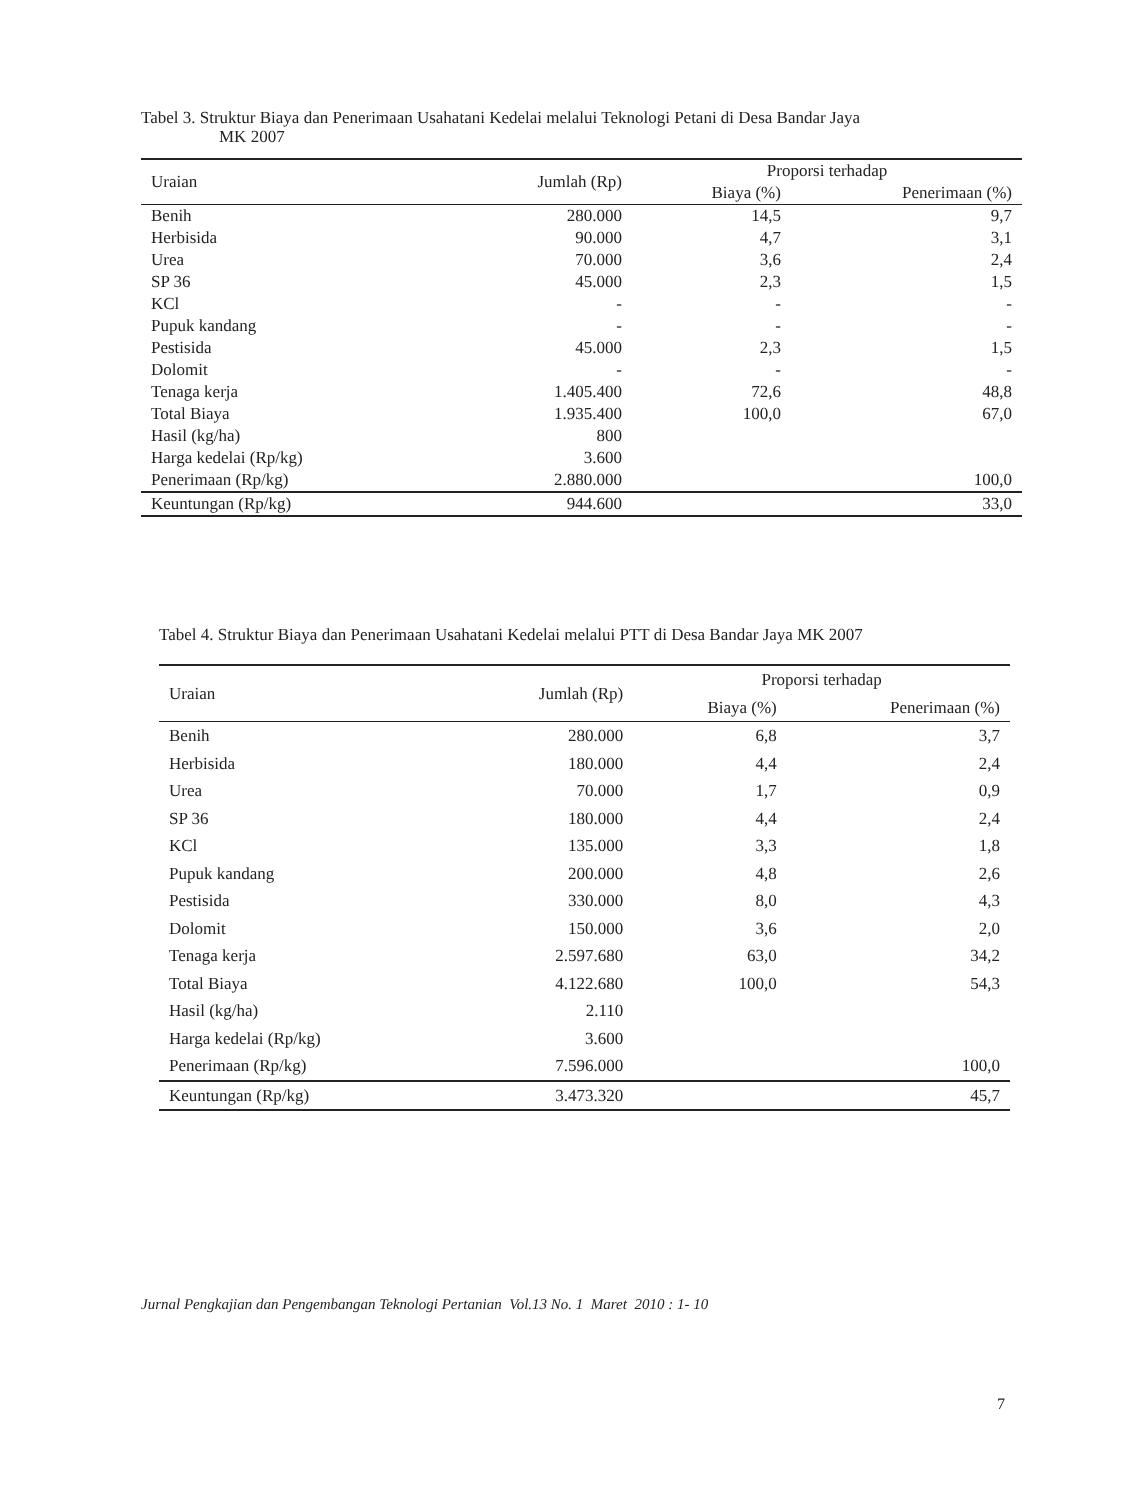Tabel 3. Struktur Biaya dan Penerimaan Usahatani Kedelai melalui Teknologi Petani di Desa Bandar Jaya
MK 2007
| Uraian | Jumlah (Rp) | Proporsi terhadap | |
| --- | --- | --- | --- |
| | | Biaya (%) | Penerimaan (%) |
| Benih | 280.000 | 14,5 | 9,7 |
| Herbisida | 90.000 | 4,7 | 3,1 |
| Urea | 70.000 | 3,6 | 2,4 |
| SP 36 | 45.000 | 2,3 | 1,5 |
| KCl | - | - | - |
| Pupuk kandang | - | - | - |
| Pestisida | 45.000 | 2,3 | 1,5 |
| Dolomit | - | - | - |
| Tenaga kerja | 1.405.400 | 72,6 | 48,8 |
| Total Biaya | 1.935.400 | 100,0 | 67,0 |
| Hasil (kg/ha) | 800 | | |
| Harga kedelai (Rp/kg) | 3.600 | | |
| Penerimaan (Rp/kg) | 2.880.000 | | 100,0 |
| Keuntungan (Rp/kg) | 944.600 | | 33,0 |
Tabel 4. Struktur Biaya dan Penerimaan Usahatani Kedelai melalui PTT di Desa Bandar Jaya MK 2007
| Uraian | Jumlah (Rp) | Proporsi terhadap | |
| --- | --- | --- | --- |
| | | Biaya (%) | Penerimaan (%) |
| Benih | 280.000 | 6,8 | 3,7 |
| Herbisida | 180.000 | 4,4 | 2,4 |
| Urea | 70.000 | 1,7 | 0,9 |
| SP 36 | 180.000 | 4,4 | 2,4 |
| KCl | 135.000 | 3,3 | 1,8 |
| Pupuk kandang | 200.000 | 4,8 | 2,6 |
| Pestisida | 330.000 | 8,0 | 4,3 |
| Dolomit | 150.000 | 3,6 | 2,0 |
| Tenaga kerja | 2.597.680 | 63,0 | 34,2 |
| Total Biaya | 4.122.680 | 100,0 | 54,3 |
| Hasil (kg/ha) | 2.110 | | |
| Harga kedelai (Rp/kg) | 3.600 | | |
| Penerimaan (Rp/kg) | 7.596.000 | | 100,0 |
| Keuntungan (Rp/kg) | 3.473.320 | | 45,7 |
Jurnal Pengkajian dan Pengembangan Teknologi Pertanian Vol.13 No. 1 Maret 2010 : 1- 10
7